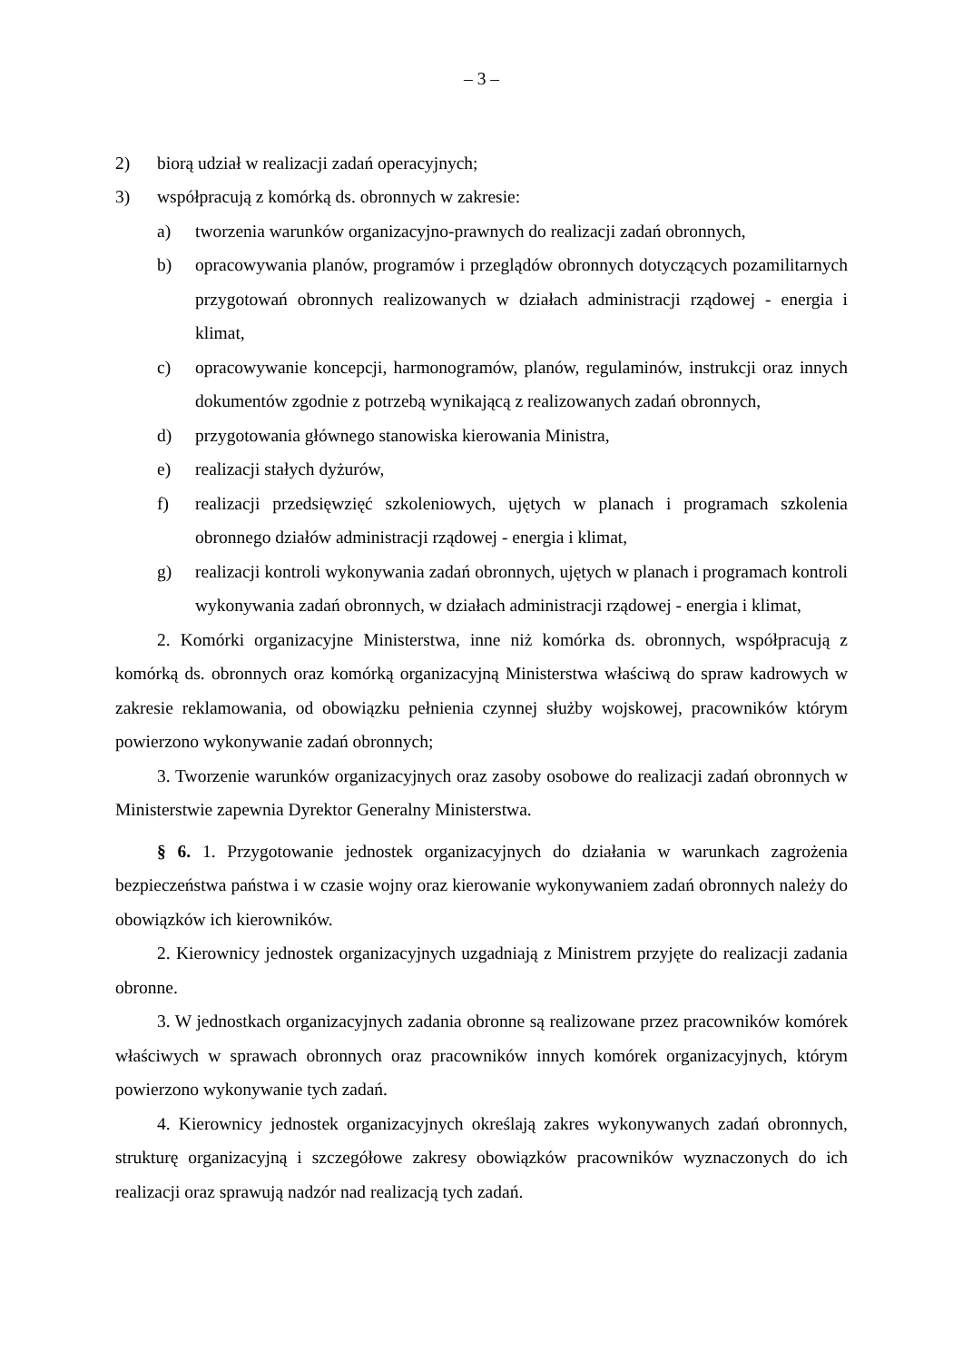– 3 –
2) biorą udział w realizacji zadań operacyjnych;
3) współpracują z komórką ds. obronnych w zakresie:
a) tworzenia warunków organizacyjno-prawnych do realizacji zadań obronnych,
b) opracowywania planów, programów i przeglądów obronnych dotyczących pozamilitarnych przygotowań obronnych realizowanych w działach administracji rządowej - energia i klimat,
c) opracowywanie koncepcji, harmonogramów, planów, regulaminów, instrukcji oraz innych dokumentów zgodnie z potrzebą wynikającą z realizowanych zadań obronnych,
d) przygotowania głównego stanowiska kierowania Ministra,
e) realizacji stałych dyżurów,
f) realizacji przedsięwzięć szkoleniowych, ujętych w planach i programach szkolenia obronnego działów administracji rządowej - energia i klimat,
g) realizacji kontroli wykonywania zadań obronnych, ujętych w planach i programach kontroli wykonywania zadań obronnych, w działach administracji rządowej - energia i klimat,
2. Komórki organizacyjne Ministerstwa, inne niż komórka ds. obronnych, współpracują z komórką ds. obronnych oraz komórką organizacyjną Ministerstwa właściwą do spraw kadrowych w zakresie reklamowania, od obowiązku pełnienia czynnej służby wojskowej, pracowników którym powierzono wykonywanie zadań obronnych;
3. Tworzenie warunków organizacyjnych oraz zasoby osobowe do realizacji zadań obronnych w Ministerstwie zapewnia Dyrektor Generalny Ministerstwa.
§ 6. 1. Przygotowanie jednostek organizacyjnych do działania w warunkach zagrożenia bezpieczeństwa państwa i w czasie wojny oraz kierowanie wykonywaniem zadań obronnych należy do obowiązków ich kierowników.
2. Kierownicy jednostek organizacyjnych uzgadniają z Ministrem przyjęte do realizacji zadania obronne.
3. W jednostkach organizacyjnych zadania obronne są realizowane przez pracowników komórek właściwych w sprawach obronnych oraz pracowników innych komórek organizacyjnych, którym powierzono wykonywanie tych zadań.
4. Kierownicy jednostek organizacyjnych określają zakres wykonywanych zadań obronnych, strukturę organizacyjną i szczegółowe zakresy obowiązków pracowników wyznaczonych do ich realizacji oraz sprawują nadzór nad realizacją tych zadań.